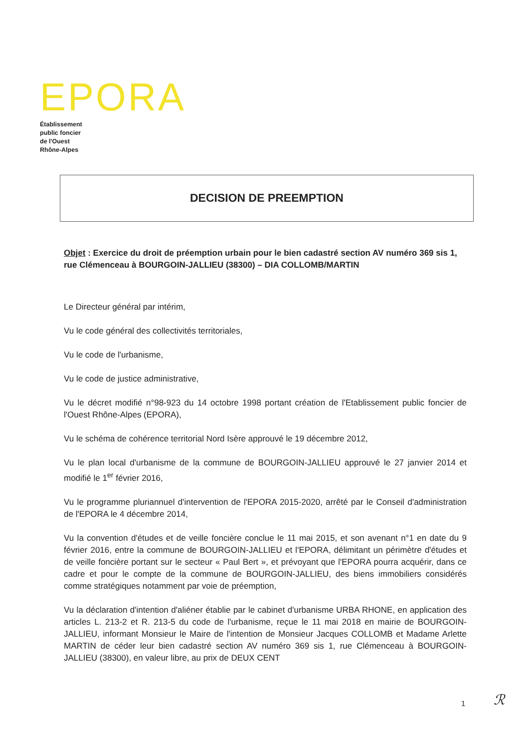EPORA
Établissement
public foncier
de l'Ouest
Rhône-Alpes
DECISION DE PREEMPTION
Objet : Exercice du droit de préemption urbain pour le bien cadastré section AV numéro 369 sis 1, rue Clémenceau à BOURGOIN-JALLIEU (38300) – DIA COLLOMB/MARTIN
Le Directeur général par intérim,
Vu le code général des collectivités territoriales,
Vu le code de l'urbanisme,
Vu le code de justice administrative,
Vu le décret modifié n°98-923 du 14 octobre 1998 portant création de l'Etablissement public foncier de l'Ouest Rhône-Alpes (EPORA),
Vu le schéma de cohérence territorial Nord Isère approuvé le 19 décembre 2012,
Vu le plan local d'urbanisme de la commune de BOURGOIN-JALLIEU approuvé le 27 janvier 2014 et modifié le 1<sup>er</sup> février 2016,
Vu le programme pluriannuel d'intervention de l'EPORA 2015-2020, arrêté par le Conseil d'administration de l'EPORA le 4 décembre 2014,
Vu la convention d'études et de veille foncière conclue le 11 mai 2015, et son avenant n°1 en date du 9 février 2016, entre la commune de BOURGOIN-JALLIEU et l'EPORA, délimitant un périmètre d'études et de veille foncière portant sur le secteur « Paul Bert », et prévoyant que l'EPORA pourra acquérir, dans ce cadre et pour le compte de la commune de BOURGOIN-JALLIEU, des biens immobiliers considérés comme stratégiques notamment par voie de préemption,
Vu la déclaration d'intention d'aliéner établie par le cabinet d'urbanisme URBA RHONE, en application des articles L. 213-2 et R. 213-5 du code de l'urbanisme, reçue le 11 mai 2018 en mairie de BOURGOIN-JALLIEU, informant Monsieur le Maire de l'intention de Monsieur Jacques COLLOMB et Madame Arlette MARTIN de céder leur bien cadastré section AV numéro 369 sis 1, rue Clémenceau à BOURGOIN-JALLIEU (38300), en valeur libre, au prix de DEUX CENT
1 ℛ